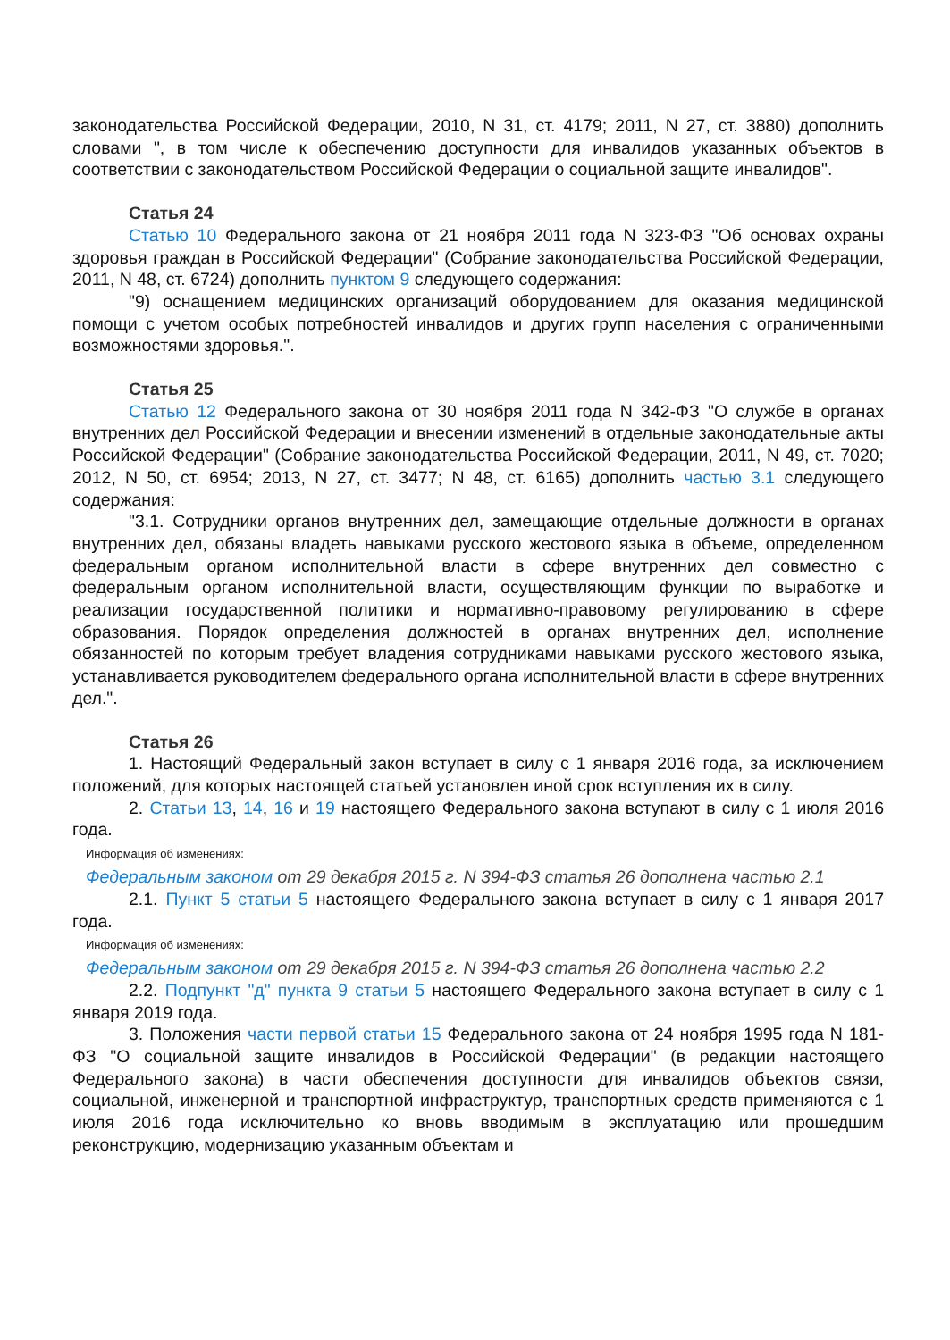законодательства Российской Федерации, 2010, N 31, ст. 4179; 2011, N 27, ст. 3880) дополнить словами ", в том числе к обеспечению доступности для инвалидов указанных объектов в соответствии с законодательством Российской Федерации о социальной защите инвалидов".
Статья 24
Статью 10 Федерального закона от 21 ноября 2011 года N 323-ФЗ "Об основах охраны здоровья граждан в Российской Федерации" (Собрание законодательства Российской Федерации, 2011, N 48, ст. 6724) дополнить пунктом 9 следующего содержания:
"9) оснащением медицинских организаций оборудованием для оказания медицинской помощи с учетом особых потребностей инвалидов и других групп населения с ограниченными возможностями здоровья.".
Статья 25
Статью 12 Федерального закона от 30 ноября 2011 года N 342-ФЗ "О службе в органах внутренних дел Российской Федерации и внесении изменений в отдельные законодательные акты Российской Федерации" (Собрание законодательства Российской Федерации, 2011, N 49, ст. 7020; 2012, N 50, ст. 6954; 2013, N 27, ст. 3477; N 48, ст. 6165) дополнить частью 3.1 следующего содержания:
"3.1. Сотрудники органов внутренних дел, замещающие отдельные должности в органах внутренних дел, обязаны владеть навыками русского жестового языка в объеме, определенном федеральным органом исполнительной власти в сфере внутренних дел совместно с федеральным органом исполнительной власти, осуществляющим функции по выработке и реализации государственной политики и нормативно-правовому регулированию в сфере образования. Порядок определения должностей в органах внутренних дел, исполнение обязанностей по которым требует владения сотрудниками навыками русского жестового языка, устанавливается руководителем федерального органа исполнительной власти в сфере внутренних дел.".
Статья 26
1. Настоящий Федеральный закон вступает в силу с 1 января 2016 года, за исключением положений, для которых настоящей статьей установлен иной срок вступления их в силу.
2. Статьи 13, 14, 16 и 19 настоящего Федерального закона вступают в силу с 1 июля 2016 года.
Информация об изменениях:
Федеральным законом от 29 декабря 2015 г. N 394-ФЗ статья 26 дополнена частью 2.1
2.1. Пункт 5 статьи 5 настоящего Федерального закона вступает в силу с 1 января 2017 года.
Информация об изменениях:
Федеральным законом от 29 декабря 2015 г. N 394-ФЗ статья 26 дополнена частью 2.2
2.2. Подпункт "д" пункта 9 статьи 5 настоящего Федерального закона вступает в силу с 1 января 2019 года.
3. Положения части первой статьи 15 Федерального закона от 24 ноября 1995 года N 181-ФЗ "О социальной защите инвалидов в Российской Федерации" (в редакции настоящего Федерального закона) в части обеспечения доступности для инвалидов объектов связи, социальной, инженерной и транспортной инфраструктур, транспортных средств применяются с 1 июля 2016 года исключительно ко вновь вводимым в эксплуатацию или прошедшим реконструкцию, модернизацию указанным объектам и